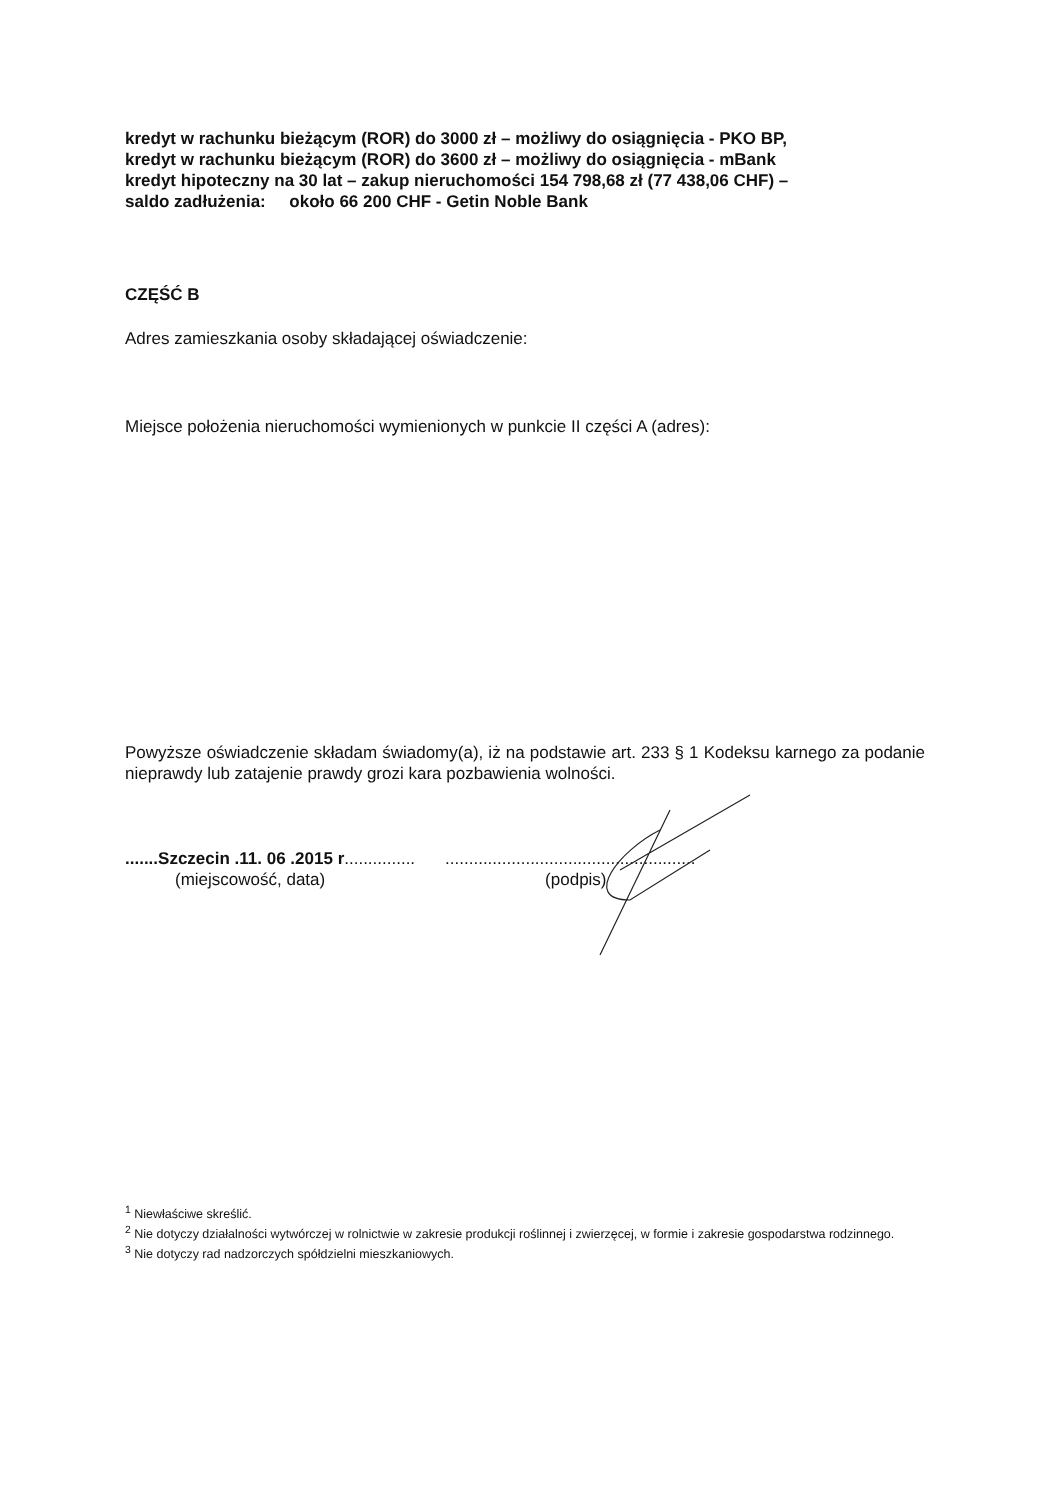kredyt w rachunku bieżącym (ROR) do 3000 zł – możliwy do osiągnięcia - PKO BP,
kredyt w rachunku bieżącym (ROR) do 3600 zł – możliwy do osiągnięcia - mBank
kredyt hipoteczny na 30 lat – zakup nieruchomości 154 798,68 zł (77 438,06 CHF) –
saldo zadłużenia: około 66 200 CHF - Getin Noble Bank
CZĘŚĆ B
Adres zamieszkania osoby składającej oświadczenie:
Miejsce położenia nieruchomości wymienionych w punkcie II części A (adres):
Powyższe oświadczenie składam świadomy(a), iż na podstawie art. 233 § 1 Kodeksu karnego za podanie nieprawdy lub zatajenie prawdy grozi kara pozbawienia wolności.
.......Szczecin .11. 06 .2015 r...............
(miejscowość, data)
.....................................................
(podpis)
<sup>1</sup> Niewłaściwe skreślić.
<sup>2</sup> Nie dotyczy działalności wytwórczej w rolnictwie w zakresie produkcji roślinnej i zwierzęcej, w formie i zakresie gospodarstwa rodzinnego.
<sup>3</sup> Nie dotyczy rad nadzorczych spółdzielni mieszkaniowych.